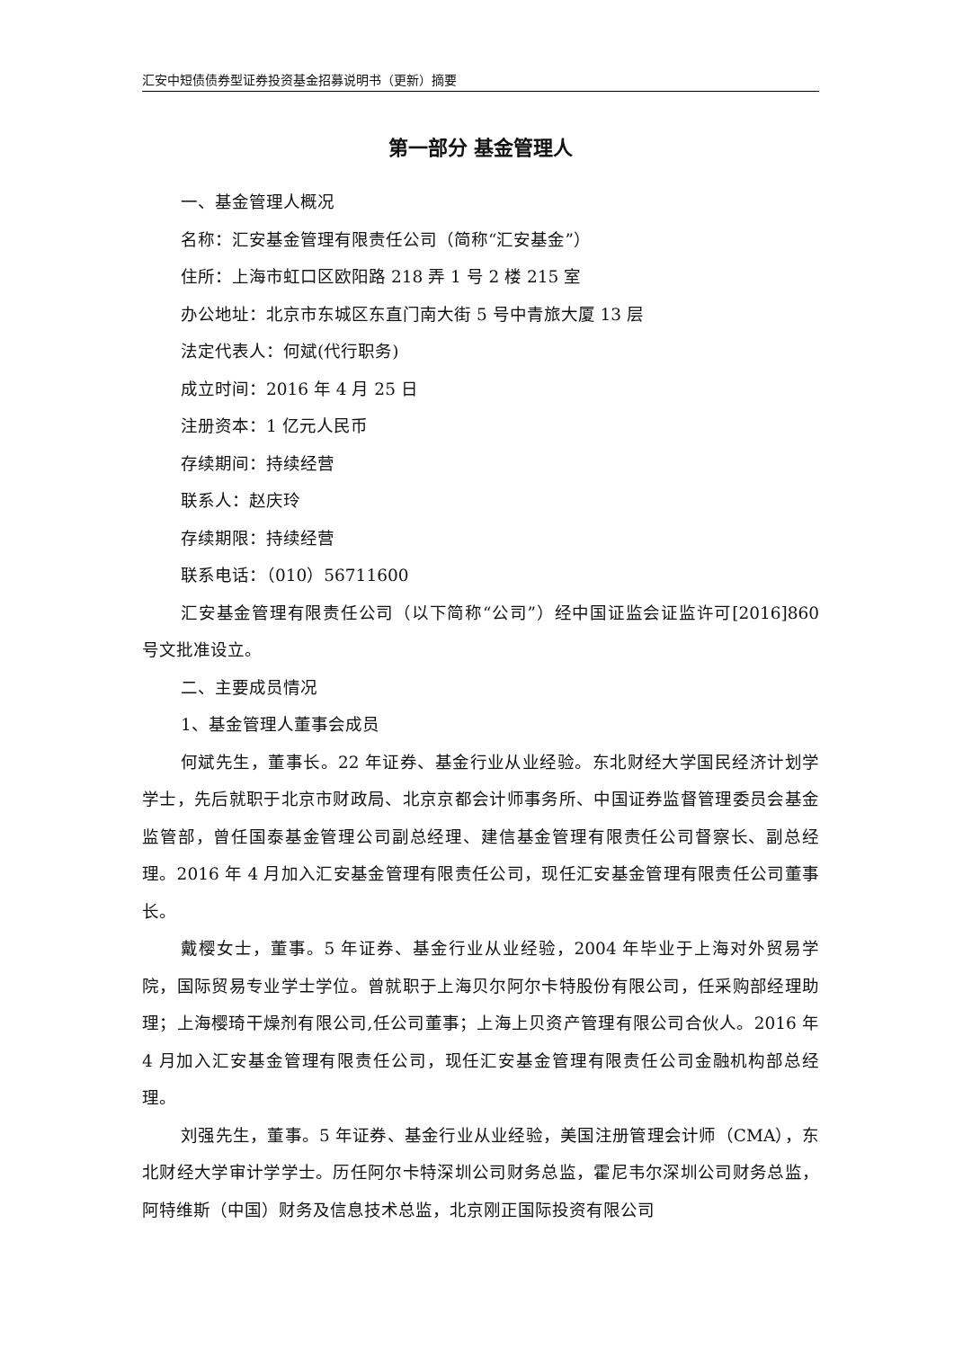汇安中短债债券型证券投资基金招募说明书（更新）摘要
第一部分 基金管理人
一、基金管理人概况
名称：汇安基金管理有限责任公司（简称“汇安基金”）
住所：上海市虹口区欧阳路 218 弄 1 号 2 楼 215 室
办公地址：北京市东城区东直门南大街 5 号中青旅大厦 13 层
法定代表人：何斌(代行职务)
成立时间：2016 年 4 月 25 日
注册资本：1 亿元人民币
存续期间：持续经营
联系人：赵庆玲
存续期限：持续经营
联系电话：（010）56711600
汇安基金管理有限责任公司（以下简称“公司”）经中国证监会证监许可[2016]860 号文批准设立。
二、主要成员情况
1、基金管理人董事会成员
何斌先生，董事长。22 年证券、基金行业从业经验。东北财经大学国民经济计划学学士，先后就职于北京市财政局、北京京都会计师事务所、中国证券监督管理委员会基金监管部，曾任国泰基金管理公司副总经理、建信基金管理有限责任公司督察长、副总经理。2016 年 4 月加入汇安基金管理有限责任公司，现任汇安基金管理有限责任公司董事长。
戴樱女士，董事。5 年证券、基金行业从业经验，2004 年毕业于上海对外贸易学院，国际贸易专业学士学位。曾就职于上海贝尔阿尔卡特股份有限公司，任采购部经理助理；上海樱琦干燥剂有限公司,任公司董事；上海上贝资产管理有限公司合伙人。2016 年 4 月加入汇安基金管理有限责任公司，现任汇安基金管理有限责任公司金融机构部总经理。
刘强先生，董事。5 年证券、基金行业从业经验，美国注册管理会计师（CMA），东北财经大学审计学学士。历任阿尔卡特深圳公司财务总监，霍尼韦尔深圳公司财务总监，阿特维斯（中国）财务及信息技术总监，北京刚正国际投资有限公司